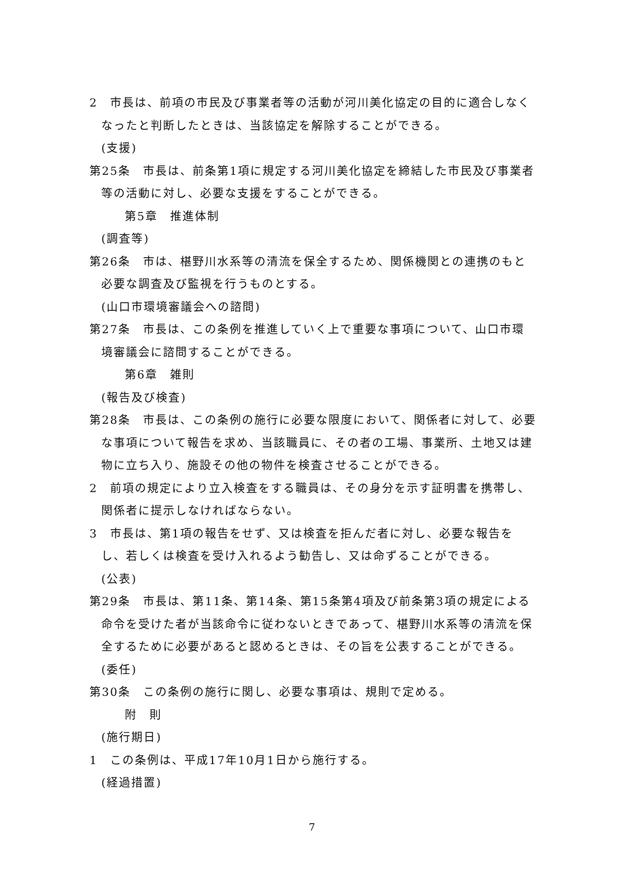2　市長は、前項の市民及び事業者等の活動が河川美化協定の目的に適合しなくなったと判断したときは、当該協定を解除することができる。
(支援)
第25条　市長は、前条第1項に規定する河川美化協定を締結した市民及び事業者等の活動に対し、必要な支援をすることができる。
第5章　推進体制
(調査等)
第26条　市は、椹野川水系等の清流を保全するため、関係機関との連携のもと必要な調査及び監視を行うものとする。
(山口市環境審議会への諮問)
第27条　市長は、この条例を推進していく上で重要な事項について、山口市環境審議会に諮問することができる。
第6章　雑則
(報告及び検査)
第28条　市長は、この条例の施行に必要な限度において、関係者に対して、必要な事項について報告を求め、当該職員に、その者の工場、事業所、土地又は建物に立ち入り、施設その他の物件を検査させることができる。
2　前項の規定により立入検査をする職員は、その身分を示す証明書を携帯し、関係者に提示しなければならない。
3　市長は、第1項の報告をせず、又は検査を拒んだ者に対し、必要な報告をし、若しくは検査を受け入れるよう勧告し、又は命ずることができる。
(公表)
第29条　市長は、第11条、第14条、第15条第4項及び前条第3項の規定による命令を受けた者が当該命令に従わないときであって、椹野川水系等の清流を保全するために必要があると認めるときは、その旨を公表することができる。
(委任)
第30条　この条例の施行に関し、必要な事項は、規則で定める。
附　則
(施行期日)
1　この条例は、平成17年10月1日から施行する。
(経過措置)
7